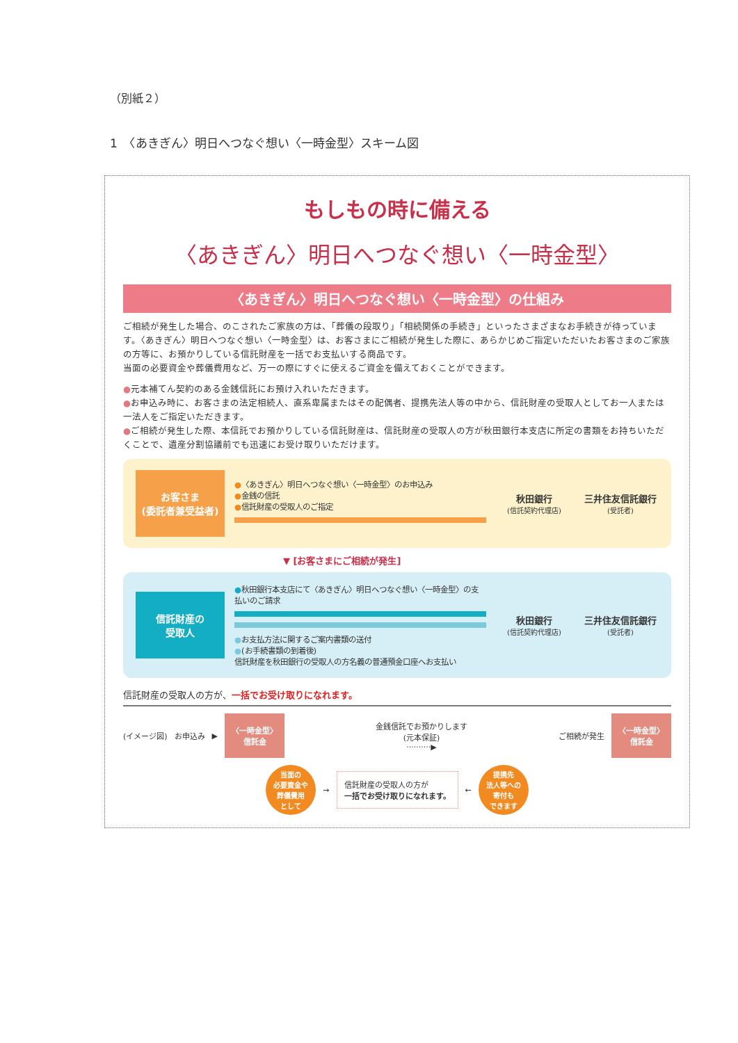（別紙２）
1　〈あきぎん〉明日へつなぐ想い〈一時金型〉スキーム図
もしもの時に備える
〈あきぎん〉明日へつなぐ想い〈一時金型〉
〈あきぎん〉明日へつなぐ想い〈一時金型〉の仕組み
ご相続が発生した場合、のこされたご家族の方は、「葬儀の段取り」「相続関係の手続き」といったさまざまなお手続きが待っています。〈あきぎん〉明日へつなぐ想い〈一時金型〉は、お客さまにご相続が発生した際に、あらかじめご指定いただいたお客さまのご家族の方等に、お預かりしている信託財産を一括でお支払いする商品です。
当面の必要資金や葬儀費用など、万一の際にすぐに使えるご資金を備えておくことができます。
●元本補てん契約のある金銭信託にお預け入れいただきます。
●お申込み時に、お客さまの法定相続人、直系卑属またはその配偶者、提携先法人等の中から、信託財産の受取人としてお一人または一法人をご指定いただきます。
●ご相続が発生した際、本信託でお預かりしている信託財産は、信託財産の受取人の方が秋田銀行本支店に所定の書類をお持ちいただくことで、遺産分割協議前でも迅速にお受け取りいただけます。
お客さま
(委託者兼受益者)
●〈あきぎん〉明日へつなぐ想い〈一時金型〉のお申込み
●金銭の信託
●信託財産の受取人のご指定
秋田銀行
(信託契約代理店)
三井住友信託銀行
(受託者)
▼ [お客さまにご相続が発生]
信託財産の
受取人
●秋田銀行本支店にて〈あきぎん〉明日へつなぐ想い〈一時金型〉の支払いのご請求
●お支払方法に関するご案内書類の送付
●(お手続書類の到着後)
信託財産を秋田銀行の受取人の方名義の普通預金口座へお支払い
秋田銀行
(信託契約代理店)
三井住友信託銀行
(受託者)
信託財産の受取人の方が、一括でお受け取りになれます。
(イメージ図) お申込み ▶
〈一時金型〉
信託金
金銭信託でお預かりします
(元本保証)
··········▶ ご相続が発生
〈一時金型〉
信託金
当面の
必要資金や
葬儀費用
として
→
信託財産の受取人の方が
一括でお受け取りになれます。
←
提携先
法人等への
寄付も
できます